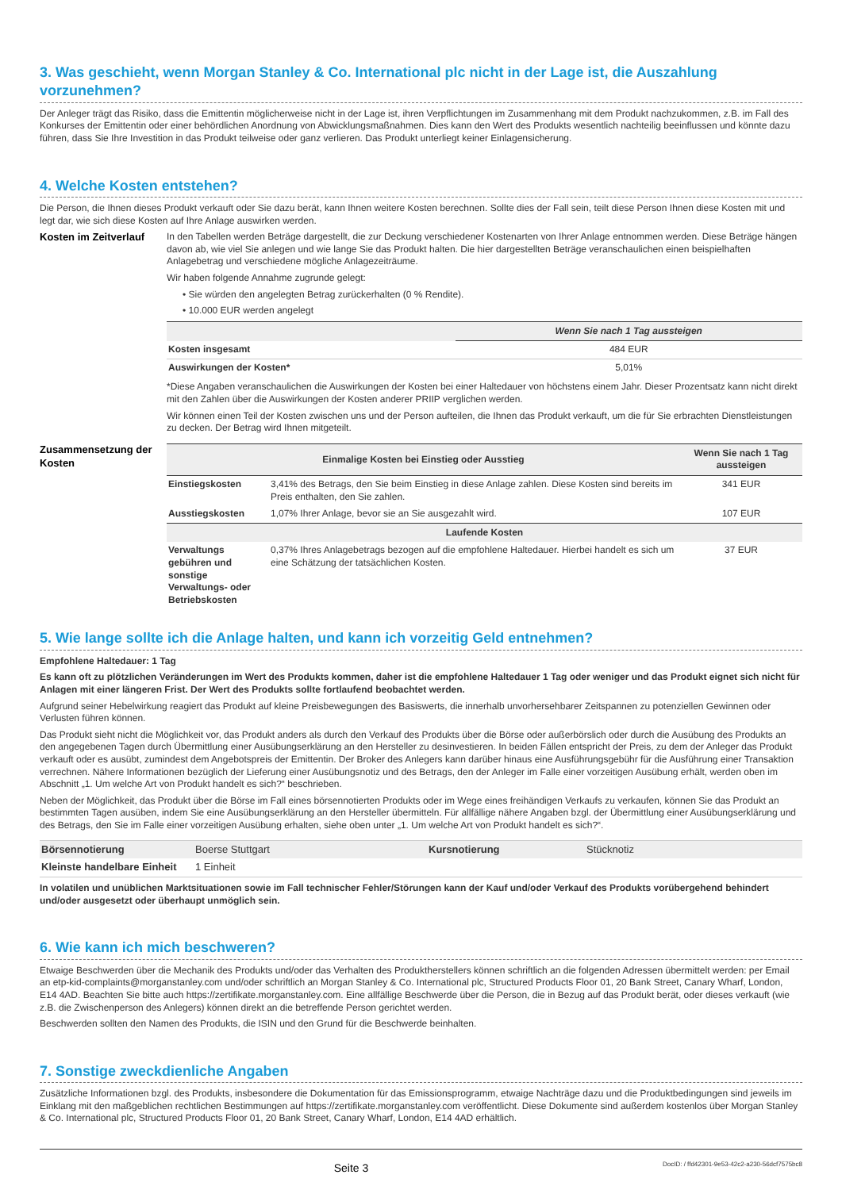3. Was geschieht, wenn Morgan Stanley & Co. International plc nicht in der Lage ist, die Auszahlung vorzunehmen?
Der Anleger trägt das Risiko, dass die Emittentin möglicherweise nicht in der Lage ist, ihren Verpflichtungen im Zusammenhang mit dem Produkt nachzukommen, z.B. im Fall des Konkurses der Emittentin oder einer behördlichen Anordnung von Abwicklungsmaßnahmen. Dies kann den Wert des Produkts wesentlich nachteilig beeinflussen und könnte dazu führen, dass Sie Ihre Investition in das Produkt teilweise oder ganz verlieren. Das Produkt unterliegt keiner Einlagensicherung.
4. Welche Kosten entstehen?
Die Person, die Ihnen dieses Produkt verkauft oder Sie dazu berät, kann Ihnen weitere Kosten berechnen. Sollte dies der Fall sein, teilt diese Person Ihnen diese Kosten mit und legt dar, wie sich diese Kosten auf Ihre Anlage auswirken werden.
Kosten im Zeitverlauf
In den Tabellen werden Beträge dargestellt, die zur Deckung verschiedener Kostenarten von Ihrer Anlage entnommen werden. Diese Beträge hängen davon ab, wie viel Sie anlegen und wie lange Sie das Produkt halten. Die hier dargestellten Beträge veranschaulichen einen beispielhaften Anlagebetrag und verschiedene mögliche Anlagezeiträume.
Wir haben folgende Annahme zugrunde gelegt:
• Sie würden den angelegten Betrag zurückerhalten (0 % Rendite).
• 10.000 EUR werden angelegt
| | Wenn Sie nach 1 Tag aussteigen |
| --- | --- |
| Kosten insgesamt | 484 EUR |
| Auswirkungen der Kosten* | 5,01% |
*Diese Angaben veranschaulichen die Auswirkungen der Kosten bei einer Haltedauer von höchstens einem Jahr. Dieser Prozentsatz kann nicht direkt mit den Zahlen über die Auswirkungen der Kosten anderer PRIIP verglichen werden.
Wir können einen Teil der Kosten zwischen uns und der Person aufteilen, die Ihnen das Produkt verkauft, um die für Sie erbrachten Dienstleistungen zu decken. Der Betrag wird Ihnen mitgeteilt.
Zusammensetzung der Kosten
| Einmalige Kosten bei Einstieg oder Ausstieg | | Wenn Sie nach 1 Tag aussteigen |
| --- | --- | --- |
| Einstiegskosten | 3,41% des Betrags, den Sie beim Einstieg in diese Anlage zahlen. Diese Kosten sind bereits im Preis enthalten, den Sie zahlen. | 341 EUR |
| Ausstiegskosten | 1,07% Ihrer Anlage, bevor sie an Sie ausgezahlt wird. | 107 EUR |
| Laufende Kosten | | |
| Verwaltungs gebühren und sonstige Verwaltungs- oder Betriebskosten | 0,37% Ihres Anlagebetrags bezogen auf die empfohlene Haltedauer. Hierbei handelt es sich um eine Schätzung der tatsächlichen Kosten. | 37 EUR |
5. Wie lange sollte ich die Anlage halten, und kann ich vorzeitig Geld entnehmen?
Empfohlene Haltedauer: 1 Tag
Es kann oft zu plötzlichen Veränderungen im Wert des Produkts kommen, daher ist die empfohlene Haltedauer 1 Tag oder weniger und das Produkt eignet sich nicht für Anlagen mit einer längeren Frist. Der Wert des Produkts sollte fortlaufend beobachtet werden.
Aufgrund seiner Hebelwirkung reagiert das Produkt auf kleine Preisbewegungen des Basiswerts, die innerhalb unvorhersehbarer Zeitspannen zu potenziellen Gewinnen oder Verlusten führen können.
Das Produkt sieht nicht die Möglichkeit vor, das Produkt anders als durch den Verkauf des Produkts über die Börse oder außerbörslich oder durch die Ausübung des Produkts an den angegebenen Tagen durch Übermittlung einer Ausübungserklärung an den Hersteller zu desinvestieren. In beiden Fällen entspricht der Preis, zu dem der Anleger das Produkt verkauft oder es ausübt, zumindest dem Angebotspreis der Emittentin. Der Broker des Anlegers kann darüber hinaus eine Ausführungsgebühr für die Ausführung einer Transaktion verrechnen. Nähere Informationen bezüglich der Lieferung einer Ausübungsnotiz und des Betrags, den der Anleger im Falle einer vorzeitigen Ausübung erhält, werden oben im Abschnitt „1. Um welche Art von Produkt handelt es sich?“ beschrieben.
Neben der Möglichkeit, das Produkt über die Börse im Fall eines börsennotierten Produkts oder im Wege eines freihändigen Verkaufs zu verkaufen, können Sie das Produkt an bestimmten Tagen ausüben, indem Sie eine Ausübungserklärung an den Hersteller übermitteln. Für allfällige nähere Angaben bzgl. der Übermittlung einer Ausübungserklärung und des Betrags, den Sie im Falle einer vorzeitigen Ausübung erhalten, siehe oben unter „1. Um welche Art von Produkt handelt es sich?“.
| Börsennotierung | Boerse Stuttgart | Kursnotierung | Stücknotiz |
| Kleinste handelbare Einheit | 1 Einheit | | |
In volatilen und unüblichen Marktsituationen sowie im Fall technischer Fehler/Störungen kann der Kauf und/oder Verkauf des Produkts vorübergehend behindert und/oder ausgesetzt oder überhaupt unmöglich sein.
6. Wie kann ich mich beschweren?
Etwaige Beschwerden über die Mechanik des Produkts und/oder das Verhalten des Produktherstellers können schriftlich an die folgenden Adressen übermittelt werden: per Email an etp-kid-complaints@morganstanley.com und/oder schriftlich an Morgan Stanley & Co. International plc, Structured Products Floor 01, 20 Bank Street, Canary Wharf, London, E14 4AD. Beachten Sie bitte auch https://zertifikate.morganstanley.com. Eine allfällige Beschwerde über die Person, die in Bezug auf das Produkt berät, oder dieses verkauft (wie z.B. die Zwischenperson des Anlegers) können direkt an die betreffende Person gerichtet werden.
Beschwerden sollten den Namen des Produkts, die ISIN und den Grund für die Beschwerde beinhalten.
7. Sonstige zweckdienliche Angaben
Zusätzliche Informationen bzgl. des Produkts, insbesondere die Dokumentation für das Emissionsprogramm, etwaige Nachträge dazu und die Produktbedingungen sind jeweils im Einklang mit den maßgeblichen rechtlichen Bestimmungen auf https://zertifikate.morganstanley.com veröffentlicht. Diese Dokumente sind außerdem kostenlos über Morgan Stanley & Co. International plc, Structured Products Floor 01, 20 Bank Street, Canary Wharf, London, E14 4AD erhältlich.
Seite 3 DocID: / ffd42301-9e53-42c2-a230-56dcf7575bc8